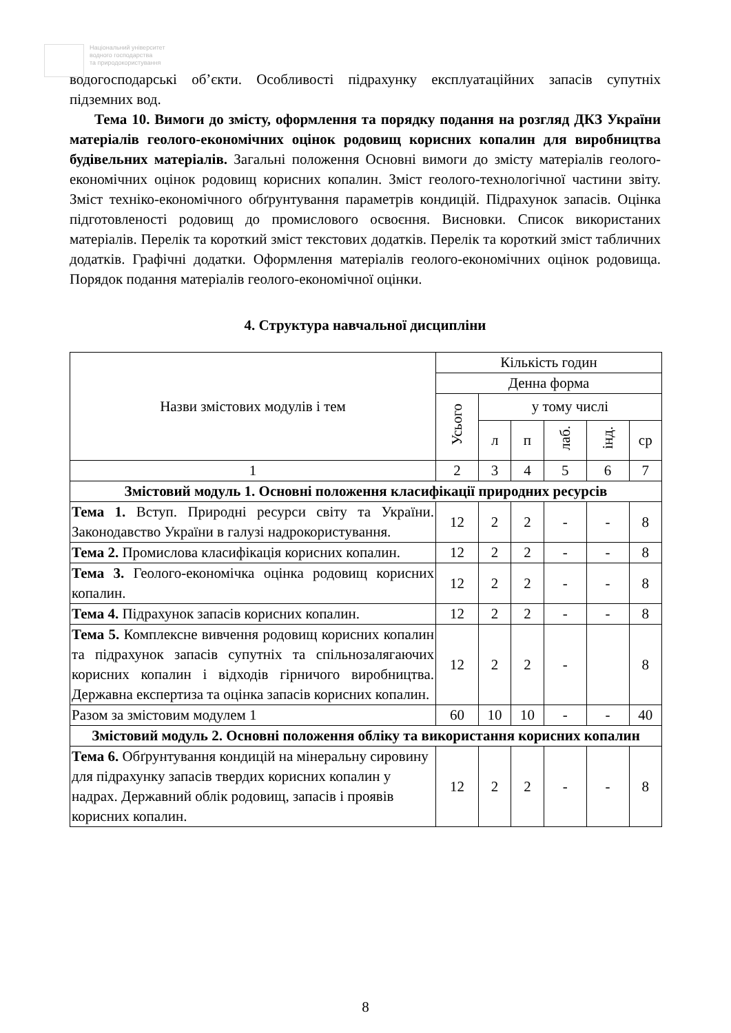Національний університет
водного господарства
та природокористування
водогосподарські об’єкти. Особливості підрахунку експлуатаційних запасів супутніх підземних вод.
Тема 10. Вимоги до змісту, оформлення та порядку подання на розгляд ДКЗ України матеріалів геолого-економічних оцінок родовищ корисних копалин для виробництва будівельних матеріалів. Загальні положення Основні вимоги до змісту матеріалів геолого-економічних оцінок родовищ корисних копалин. Зміст геолого-технологічної частини звіту. Зміст техніко-економічного обґрунтування параметрів кондицій. Підрахунок запасів. Оцінка підготовленості родовищ до промислового освоєння. Висновки. Список використаних матеріалів. Перелік та короткий зміст текстових додатків. Перелік та короткий зміст табличних додатків. Графічні додатки. Оформлення матеріалів геолого-економічних оцінок родовища. Порядок подання матеріалів геолого-економічної оцінки.
4. Структура навчальної дисципліни
| Назви змістових модулів і тем | Кількість годин | | | | | |
| --- | --- | --- | --- | --- | --- | --- |
| | Денна форма | | | | | |
| | Усього | у тому числі | | | | |
| | | л | п | лаб. | інд. | ср |
| 1 | 2 | 3 | 4 | 5 | 6 | 7 |
| Змістовий модуль 1. Основні положення класифікації природних ресурсів | | | | | | |
| Тема 1. Вступ. Природні ресурси світу та України. Законодавство України в галузі надрокористування. | 12 | 2 | 2 | - | - | 8 |
| Тема 2. Промислова класифікація корисних копалин. | 12 | 2 | 2 | - | - | 8 |
| Тема 3. Геолого-економічка оцінка родовищ корисних копалин. | 12 | 2 | 2 | - | - | 8 |
| Тема 4. Підрахунок запасів корисних копалин. | 12 | 2 | 2 | - | - | 8 |
| Тема 5. Комплексне вивчення родовищ корисних копалин та підрахунок запасів супутніх та спільнозалягаючих корисних копалин і відходів гірничого виробництва. Державна експертиза та оцінка запасів корисних копалин. | 12 | 2 | 2 | - | | 8 |
| Разом за змістовим модулем 1 | 60 | 10 | 10 | - | - | 40 |
| Змістовий модуль 2. Основні положення обліку та використання корисних копалин | | | | | | |
| Тема 6. Обґрунтування кондицій на мінеральну сировину для підрахунку запасів твердих корисних копалин у надрах. Державний облік родовищ, запасів і проявів корисних копалин. | 12 | 2 | 2 | - | - | 8 |
8